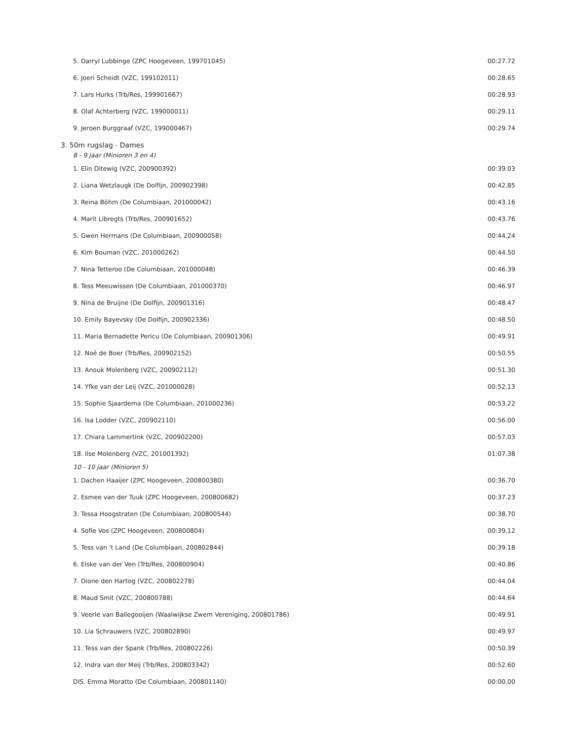| 5. Darryl Lubbinge (ZPC Hoogeveen, 199701045) | 00:27.72 |
| 6. Joeri Scheidt (VZC, 199102011) | 00:28.65 |
| 7. Lars Hurks (Trb/Res, 199901667) | 00:28.93 |
| 8. Olaf Achterberg (VZC, 199000011) | 00:29.11 |
| 9. Jeroen Burggraaf (VZC, 199000467) | 00:29.74 |
| 3. 50m rugslag - Dames | |
| 8 - 9 jaar (Minioren 3 en 4) | |
| 1. Elin Ditewig (VZC, 200900392) | 00:39.03 |
| 2. Liana Wetzlaugk (De Dolfijn, 200902398) | 00:42.85 |
| 3. Reina Böhm (De Columbiaan, 201000042) | 00:43.16 |
| 4. Marit Libregts (Trb/Res, 200901652) | 00:43.76 |
| 5. Gwen Hermans (De Columbiaan, 200900058) | 00:44.24 |
| 6. Kim Bouman (VZC, 201000262) | 00:44.50 |
| 7. Nina Tetteroo (De Columbiaan, 201000048) | 00:46.39 |
| 8. Tess Meeuwissen (De Columbiaan, 201000370) | 00:46.97 |
| 9. Nina de Bruijne (De Dolfijn, 200901316) | 00:48.47 |
| 10. Emily Bayevsky (De Dolfijn, 200902336) | 00:48.50 |
| 11. Maria Bernadette Pericu (De Columbiaan, 200901306) | 00:49.91 |
| 12. Noé de Boer (Trb/Res, 200902152) | 00:50.55 |
| 13. Anouk Molenberg (VZC, 200902112) | 00:51.30 |
| 14. Yfke van der Leij (VZC, 201000028) | 00:52.13 |
| 15. Sophie Sjaardema (De Columbiaan, 201000236) | 00:53.22 |
| 16. Isa Lodder (VZC, 200902110) | 00:56.00 |
| 17. Chiara Lammertink (VZC, 200902200) | 00:57.03 |
| 18. Ilse Molenberg (VZC, 201001392) | 01:07.38 |
| 10 - 10 jaar (Minioren 5) | |
| 1. Dachen Haaijer (ZPC Hoogeveen, 200800380) | 00:36.70 |
| 2. Esmee van der Tuuk (ZPC Hoogeveen, 200800682) | 00:37.23 |
| 3. Tessa Hoogstraten (De Columbiaan, 200800544) | 00:38.70 |
| 4. Sofie Vos (ZPC Hoogeveen, 200800804) | 00:39.12 |
| 5. Tess van 't Land (De Columbiaan, 200802844) | 00:39.18 |
| 6. Elske van der Ven (Trb/Res, 200800904) | 00:40.86 |
| 7. Dione den Hartog (VZC, 200802278) | 00:44.04 |
| 8. Maud Smit (VZC, 200800788) | 00:44.64 |
| 9. Veerle van Ballegooijen (Waalwijkse Zwem Vereniging, 200801786) | 00:49.91 |
| 10. Lia Schrauwers (VZC, 200802890) | 00:49.97 |
| 11. Tess van der Spank (Trb/Res, 200802226) | 00:50.39 |
| 12. Indra van der Meij (Trb/Res, 200803342) | 00:52.60 |
| DIS. Emma Moratto (De Columbiaan, 200801140) | 00:00.00 |